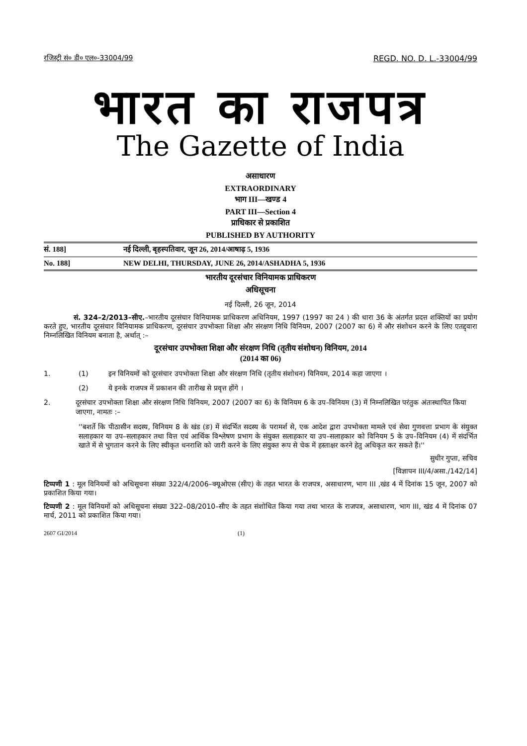रजिस्ट्री सं० डी० एल०-33004/99 REGD. NO. D. L.-33004/99
भारत का राजपत्र
The Gazette of India
असाधारण
EXTRAORDINARY
भाग III—खण्ड 4
PART III—Section 4
प्राधिकार से प्रकाशित
PUBLISHED BY AUTHORITY
सं. 188] नई दिल्ली, बृहस्पतिवार, जून 26, 2014/आषाढ़ 5, 1936
No. 188] NEW DELHI, THURSDAY, JUNE 26, 2014/ASHADHA 5, 1936
भारतीय दूरसंचार विनियामक प्राधिकरण
अधिसूचना
नई दिल्ली, 26 जून, 2014
सं. 324–2/2013–सीए.–भारतीय दूरसंचार विनियामक प्राधिकरण अधिनियम, 1997 (1997 का 24 ) की धारा 36 के अंतर्गत प्रदत्त शक्तियों का प्रयोग करते हुए, भारतीय दूरसंचार विनियामक प्राधिकरण, दूरसंचार उपभोक्ता शिक्षा और संरक्षण निधि विनियम, 2007 (2007 का 6) में और संशोधन करने के लिए एतद्द्वारा निम्नलिखित विनियम बनाता है, अर्थात् :–
दूरसंचार उपभोक्ता शिक्षा और संरक्षण निधि (तृतीय संशोधन) विनियम, 2014
(2014 का 06)
1. (1) इन विनियमों को दूरसंचार उपभोक्ता शिक्षा और संरक्षण निधि (तृतीय संशोधन) विनियम, 2014 कहा जाएगा ।
(2) ये इनके राजपत्र में प्रकाशन की तारीख से प्रवृत्त होंगे ।
2. दूरसंचार उपभोक्ता शिक्षा और संरक्षण निधि विनियम, 2007 (2007 का 6) के विनियम 6 के उप–विनियम (3) में निम्नलिखित परंतुक अंतःस्थापित किया जाएगा, नामतः :–
''बशर्ते कि पीठासीन सदस्य, विनियम 8 के खंड (ङ) में संदर्भित सदस्य के परामर्श से, एक आदेश द्वारा उपभोक्ता मामले एवं सेवा गुणवत्ता प्रभाग के संयुक्त सलाहकार या उप–सलाहकार तथा वित्त एवं आर्थिक विश्लेषण प्रभाग के संयुक्त सलाहकार या उप–सलाहकार को विनियम 5 के उप–विनियम (4) में संदर्भित खाते में से भुगतान करने के लिए स्वीकृत धनराशि को जारी करने के लिए संयुक्त रूप से चेक में हस्ताक्षर करने हेतु अधिकृत कर सकते हैं।''
सुधीर गुप्ता, सचिव
[विज्ञापन III/4/असा./142/14]
टिप्पणी 1 : मूल विनियमों को अधिसूचना संख्या 322/4/2006–क्यूओएस (सीए) के तहत भारत के राजपत्र, असाधारण, भाग III ,खंड 4 में दिनांक 15 जून, 2007 को प्रकाशित किया गया।
टिप्पणी 2 : मूल विनियमों को अधिसूचना संख्या 322–08/2010–सीए के तहत संशोधित किया गया तथा भारत के राजपत्र, असाधारण, भाग III, खंड 4 में दिनांक 07 मार्च, 2011 को प्रकाशित किया गया।
2607 GI/2014 (1)